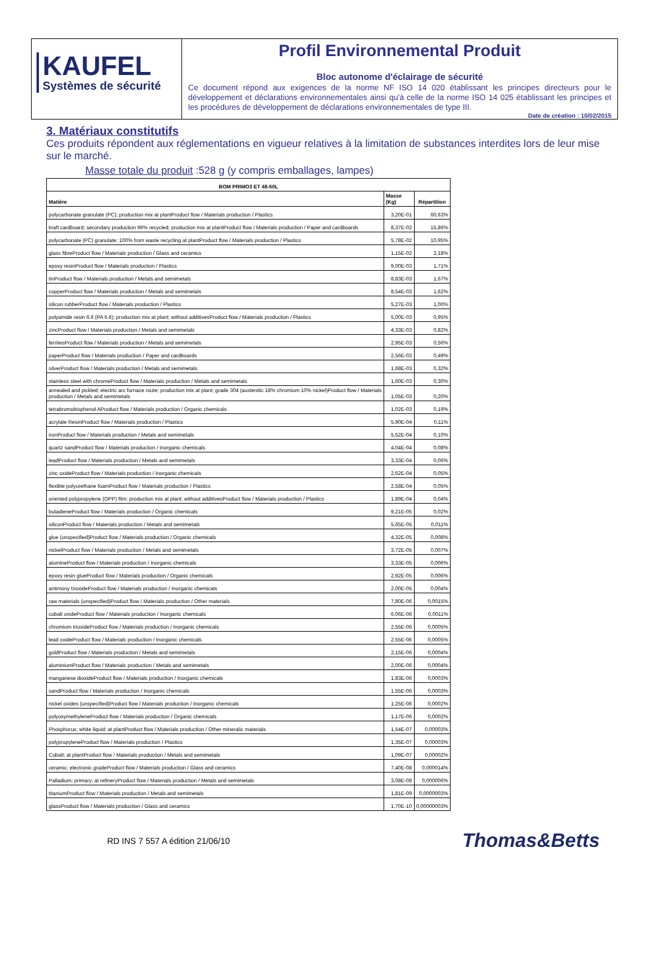KAUFEL
Systèmes de sécurité
Profil Environnemental Produit
Bloc autonome d'éclairage de sécurité
Ce document répond aux exigences de la norme NF ISO 14 020 établissant les principes directeurs pour le développement et déclarations environnementales ainsi qu'à celle de la norme ISO 14 025 établissant les principes et les procédures de développement de déclarations environnementales de type III.
Date de création : 10/02/2015
3. Matériaux constitutifs
Ces produits répondent aux réglementations en vigueur relatives à la limitation de substances interdites lors de leur mise sur le marché.
Masse totale du produit :528 g (y compris emballages, lampes)
| BOM PRIMO3 ET 48-60L | | |
| --- | --- | --- |
| Matière | Masse (Kg) | Répartition |
| polycarbonate granulate (PC); production mix at plantProduct flow / Materials production / Plastics | 3,20E-01 | 60,63% |
| kraft cardboard; secondary production 96% recycled; production mix at plantProduct flow / Materials production / Paper and cardboards | 8,37E-02 | 15,86% |
| polycarbonate (PC) granulate; 100% from waste recycling at plantProduct flow / Materials production / Plastics | 5,78E-02 | 10,95% |
| glass fibreProduct flow / Materials production / Glass and ceramics | 1,15E-02 | 2,18% |
| epoxy resinProduct flow / Materials production / Plastics | 9,00E-03 | 1,71% |
| tinProduct flow / Materials production / Metals and semimetals | 8,83E-03 | 1,67% |
| copperProduct flow / Materials production / Metals and semimetals | 8,54E-03 | 1,62% |
| silicon rubberProduct flow / Materials production / Plastics | 5,27E-03 | 1,00% |
| polyamide resin 6.6 (PA 6.6); production mix at plant; without additivesProduct flow / Materials production / Plastics | 5,00E-03 | 0,95% |
| zincProduct flow / Materials production / Metals and semimetals | 4,33E-03 | 0,82% |
| ferritesProduct flow / Materials production / Metals and semimetals | 2,95E-03 | 0,56% |
| paperProduct flow / Materials production / Paper and cardboards | 2,56E-03 | 0,49% |
| silverProduct flow / Materials production / Metals and semimetals | 1,68E-03 | 0,32% |
| stainless steel with chromeProduct flow / Materials production / Metals and semimetals | 1,60E-03 | 0,30% |
| annealed and pickled; electric arc furnace route; production mix at plant; grade 304 (austenitic 18% chromium 10% nickel)Product flow / Materials production / Metals and semimetals | 1,05E-03 | 0,20% |
| tetrabromobisphenol AProduct flow / Materials production / Organic chemicals | 1,02E-03 | 0,19% |
| acrylate ResinProduct flow / Materials production / Plastics | 5,90E-04 | 0,11% |
| ironProduct flow / Materials production / Metals and semimetals | 5,52E-04 | 0,10% |
| quartz sandProduct flow / Materials production / Inorganic chemicals | 4,04E-04 | 0,08% |
| leadProduct flow / Materials production / Metals and semimetals | 3,33E-04 | 0,06% |
| zinc oxideProduct flow / Materials production / Inorganic chemicals | 2,62E-04 | 0,05% |
| flexible polyurethane foamProduct flow / Materials production / Plastics | 2,58E-04 | 0,05% |
| oriented polypropylene (OPP) film; production mix at plant; without additivesProduct flow / Materials production / Plastics | 1,89E-04 | 0,04% |
| butadieneProduct flow / Materials production / Organic chemicals | 9,21E-05 | 0,02% |
| siliconProduct flow / Materials production / Metals and semimetals | 5,65E-05 | 0,011% |
| glue (unspecified)Product flow / Materials production / Organic chemicals | 4,32E-05 | 0,008% |
| nickelProduct flow / Materials production / Metals and semimetals | 3,72E-05 | 0,007% |
| alumineProduct flow / Materials production / Inorganic chemicals | 3,33E-05 | 0,006% |
| epoxy resin glueProduct flow / Materials production / Organic chemicals | 2,92E-05 | 0,006% |
| antimony trioxideProduct flow / Materials production / Inorganic chemicals | 2,00E-05 | 0,004% |
| raw materials (unspecified)Product flow / Materials production / Other materials | 7,80E-06 | 0,0015% |
| cobalt oxideProduct flow / Materials production / Inorganic chemicals | 6,06E-06 | 0,0011% |
| chromium trioxideProduct flow / Materials production / Inorganic chemicals | 2,55E-06 | 0,0005% |
| lead oxideProduct flow / Materials production / Inorganic chemicals | 2,55E-06 | 0,0005% |
| goldProduct flow / Materials production / Metals and semimetals | 2,15E-06 | 0,0004% |
| aluminiumProduct flow / Materials production / Metals and semimetals | 2,00E-06 | 0,0004% |
| manganese dioxideProduct flow / Materials production / Inorganic chemicals | 1,83E-06 | 0,0003% |
| sandProduct flow / Materials production / Inorganic chemicals | 1,55E-06 | 0,0003% |
| nickel oxides (unspecified)Product flow / Materials production / Inorganic chemicals | 1,25E-06 | 0,0002% |
| polyoxymethyleneProduct flow / Materials production / Organic chemicals | 1,17E-06 | 0,0002% |
| Phosphorus; white liquid; at plantProduct flow / Materials production / Other mineralic materials | 1,54E-07 | 0,00003% |
| polypropyleneProduct flow / Materials production / Plastics | 1,35E-07 | 0,00003% |
| Cobalt; at plantProduct flow / Materials production / Metals and semimetals | 1,09E-07 | 0,00002% |
| ceramic; electronic gradeProduct flow / Materials production / Glass and ceramics | 7,40E-08 | 0,000014% |
| Palladium; primary; at refineryProduct flow / Materials production / Metals and semimetals | 3,08E-08 | 0,000006% |
| titaniumProduct flow / Materials production / Metals and semimetals | 1,81E-09 | 0,0000003% |
| glassProduct flow / Materials production / Glass and ceramics | 1,70E-10 | 0,00000003% |
RD INS 7 557 A édition 21/06/10 Thomas&Betts